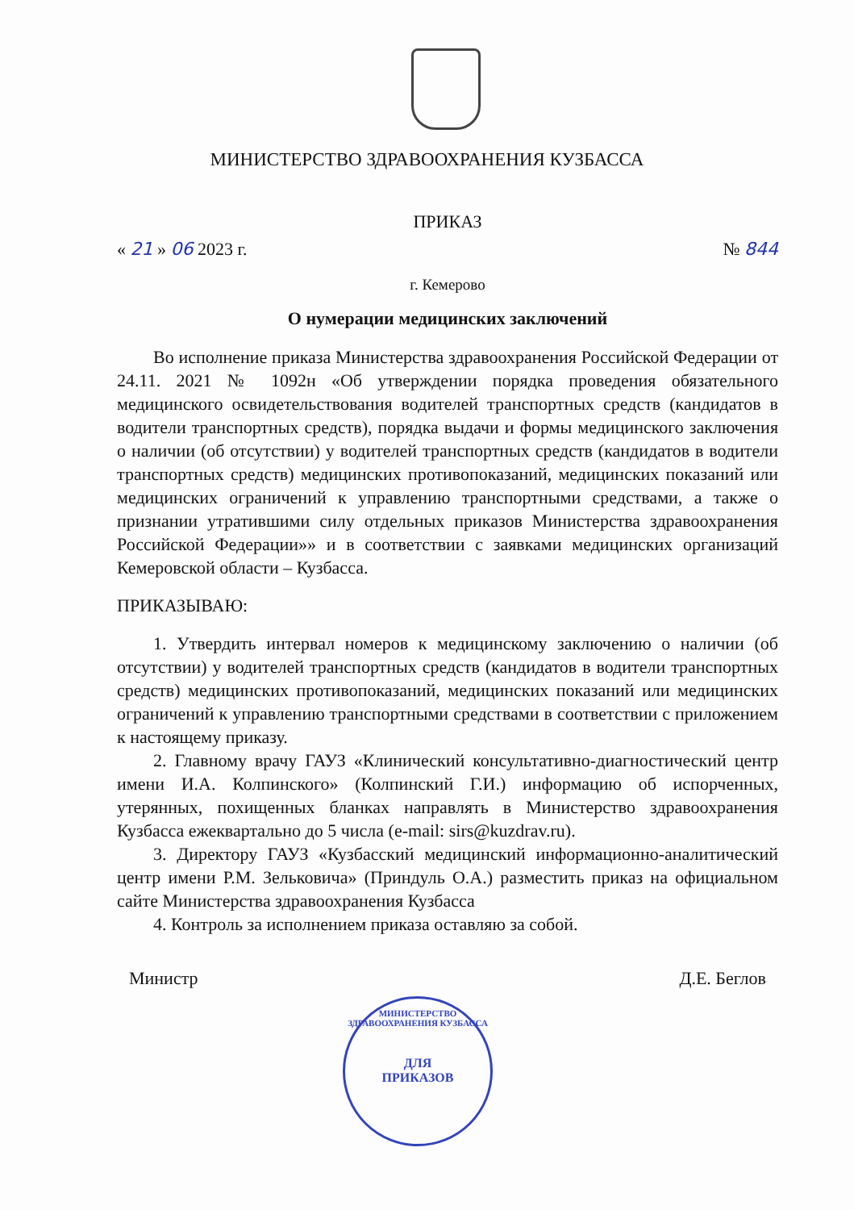МИНИСТЕРСТВО ЗДРАВООХРАНЕНИЯ КУЗБАССА
ПРИКАЗ
« 21 » 06 2023 г. № 844
г. Кемерово
О нумерации медицинских заключений
Во исполнение приказа Министерства здравоохранения Российской Федерации от 24.11. 2021 № 1092н «Об утверждении порядка проведения обязательного медицинского освидетельствования водителей транспортных средств (кандидатов в водители транспортных средств), порядка выдачи и формы медицинского заключения о наличии (об отсутствии) у водителей транспортных средств (кандидатов в водители транспортных средств) медицинских противопоказаний, медицинских показаний или медицинских ограничений к управлению транспортными средствами, а также о признании утратившими силу отдельных приказов Министерства здравоохранения Российской Федерации»» и в соответствии с заявками медицинских организаций Кемеровской области – Кузбасса.
ПРИКАЗЫВАЮ:
1. Утвердить интервал номеров к медицинскому заключению о наличии (об отсутствии) у водителей транспортных средств (кандидатов в водители транспортных средств) медицинских противопоказаний, медицинских показаний или медицинских ограничений к управлению транспортными средствами в соответствии с приложением к настоящему приказу.
2. Главному врачу ГАУЗ «Клинический консультативно-диагностический центр имени И.А. Колпинского» (Колпинский Г.И.) информацию об испорченных, утерянных, похищенных бланках направлять в Министерство здравоохранения Кузбасса ежеквартально до 5 числа (e-mail: sirs@kuzdrav.ru).
3. Директору ГАУЗ «Кузбасский медицинский информационно-аналитический центр имени Р.М. Зельковича» (Приндуль О.А.) разместить приказ на официальном сайте Министерства здравоохранения Кузбасса
4. Контроль за исполнением приказа оставляю за собой.
Министр Д.Е. Беглов
МИНИСТЕРСТВО ЗДРАВООХРАНЕНИЯ КУЗБАССА
ДЛЯ
ПРИКАЗОВ